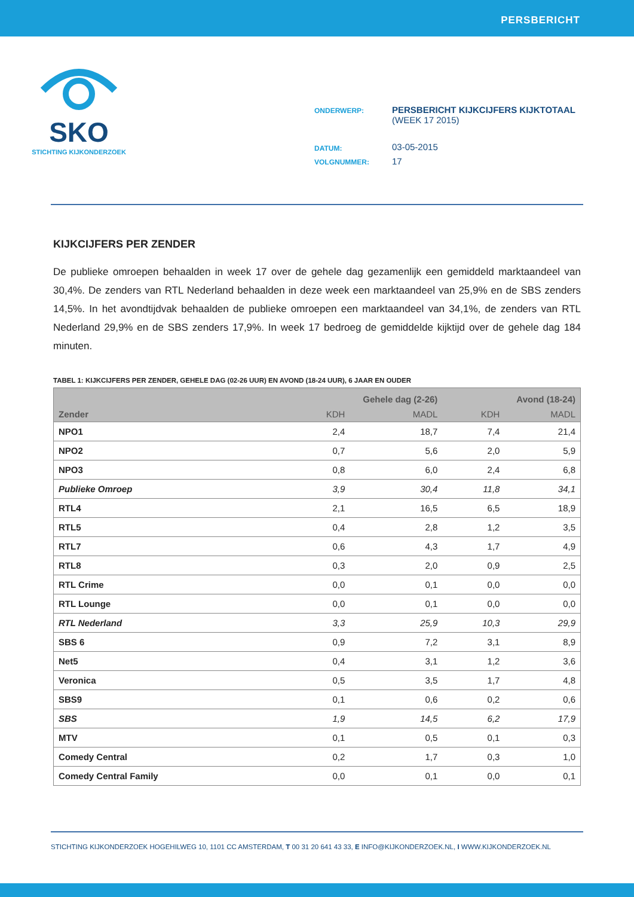PERSBERICHT
SKO
STICHTING KIJKONDERZOEK
| ONDERWERP: | PERSBERICHT KIJKCIJFERS KIJKTOTAAL (WEEK 17 2015) |
| DATUM: | 03-05-2015 |
| VOLGNUMMER: | 17 |
KIJKCIJFERS PER ZENDER
De publieke omroepen behaalden in week 17 over de gehele dag gezamenlijk een gemiddeld marktaandeel van 30,4%. De zenders van RTL Nederland behaalden in deze week een marktaandeel van 25,9% en de SBS zenders 14,5%. In het avondtijdvak behaalden de publieke omroepen een marktaandeel van 34,1%, de zenders van RTL Nederland 29,9% en de SBS zenders 17,9%. In week 17 bedroeg de gemiddelde kijktijd over de gehele dag 184 minuten.
TABEL 1: KIJKCIJFERS PER ZENDER, GEHELE DAG (02-26 UUR) EN AVOND (18-24 UUR), 6 JAAR EN OUDER
| | Gehele dag (2-26) | | Avond (18-24) | |
| --- | --- | --- | --- | --- |
| Zender | KDH | MADL | KDH | MADL |
| NPO1 | 2,4 | 18,7 | 7,4 | 21,4 |
| NPO2 | 0,7 | 5,6 | 2,0 | 5,9 |
| NPO3 | 0,8 | 6,0 | 2,4 | 6,8 |
| Publieke Omroep | 3,9 | 30,4 | 11,8 | 34,1 |
| RTL4 | 2,1 | 16,5 | 6,5 | 18,9 |
| RTL5 | 0,4 | 2,8 | 1,2 | 3,5 |
| RTL7 | 0,6 | 4,3 | 1,7 | 4,9 |
| RTL8 | 0,3 | 2,0 | 0,9 | 2,5 |
| RTL Crime | 0,0 | 0,1 | 0,0 | 0,0 |
| RTL Lounge | 0,0 | 0,1 | 0,0 | 0,0 |
| RTL Nederland | 3,3 | 25,9 | 10,3 | 29,9 |
| SBS 6 | 0,9 | 7,2 | 3,1 | 8,9 |
| Net5 | 0,4 | 3,1 | 1,2 | 3,6 |
| Veronica | 0,5 | 3,5 | 1,7 | 4,8 |
| SBS9 | 0,1 | 0,6 | 0,2 | 0,6 |
| SBS | 1,9 | 14,5 | 6,2 | 17,9 |
| MTV | 0,1 | 0,5 | 0,1 | 0,3 |
| Comedy Central | 0,2 | 1,7 | 0,3 | 1,0 |
| Comedy Central Family | 0,0 | 0,1 | 0,0 | 0,1 |
STICHTING KIJKONDERZOEK HOGEHILWEG 10, 1101 CC AMSTERDAM, T 00 31 20 641 43 33, E INFO@KIJKONDERZOEK.NL, I WWW.KIJKONDERZOEK.NL